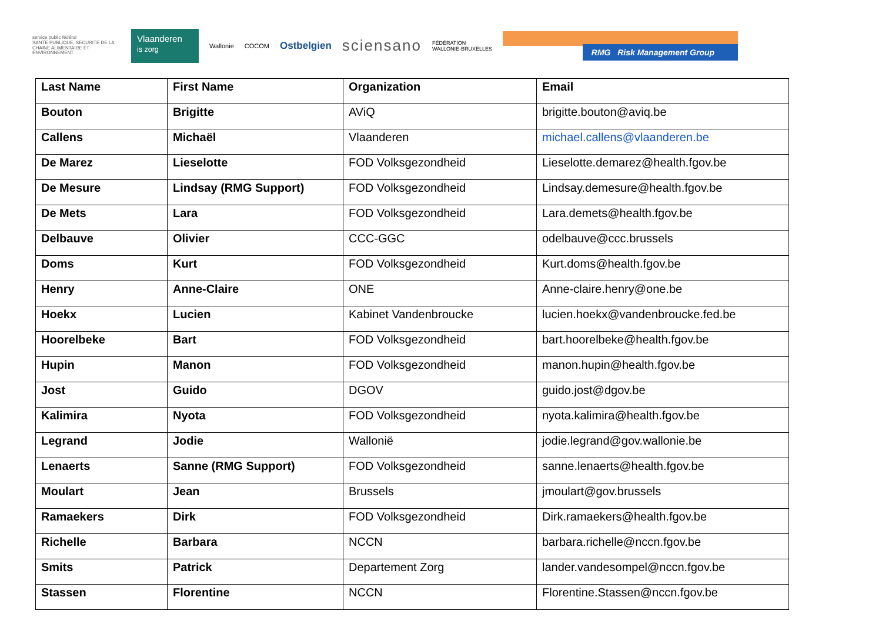service public fédéral
SANTE PUBLIQUE, SECURITE DE LA CHAINE ALIMENTAIRE ET ENVIRONNEMENT
Vlaanderen
is zorg
Wallonie COCOM
Ostbelgien
sciensano
FÉDÉRATION
WALLONIE-BRUXELLES
RMG Risk Management Group
| Last Name | First Name | Organization | Email |
| --- | --- | --- | --- |
| Bouton | Brigitte | AViQ | brigitte.bouton@aviq.be |
| Callens | Michaël | Vlaanderen | michael.callens@vlaanderen.be |
| De Marez | Lieselotte | FOD Volksgezondheid | Lieselotte.demarez@health.fgov.be |
| De Mesure | Lindsay (RMG Support) | FOD Volksgezondheid | Lindsay.demesure@health.fgov.be |
| De Mets | Lara | FOD Volksgezondheid | Lara.demets@health.fgov.be |
| Delbauve | Olivier | CCC-GGC | odelbauve@ccc.brussels |
| Doms | Kurt | FOD Volksgezondheid | Kurt.doms@health.fgov.be |
| Henry | Anne-Claire | ONE | Anne-claire.henry@one.be |
| Hoekx | Lucien | Kabinet Vandenbroucke | lucien.hoekx@vandenbroucke.fed.be |
| Hoorelbeke | Bart | FOD Volksgezondheid | bart.hoorelbeke@health.fgov.be |
| Hupin | Manon | FOD Volksgezondheid | manon.hupin@health.fgov.be |
| Jost | Guido | DGOV | guido.jost@dgov.be |
| Kalimira | Nyota | FOD Volksgezondheid | nyota.kalimira@health.fgov.be |
| Legrand | Jodie | Wallonië | jodie.legrand@gov.wallonie.be |
| Lenaerts | Sanne (RMG Support) | FOD Volksgezondheid | sanne.lenaerts@health.fgov.be |
| Moulart | Jean | Brussels | jmoulart@gov.brussels |
| Ramaekers | Dirk | FOD Volksgezondheid | Dirk.ramaekers@health.fgov.be |
| Richelle | Barbara | NCCN | barbara.richelle@nccn.fgov.be |
| Smits | Patrick | Departement Zorg | lander.vandesompel@nccn.fgov.be |
| Stassen | Florentine | NCCN | Florentine.Stassen@nccn.fgov.be |